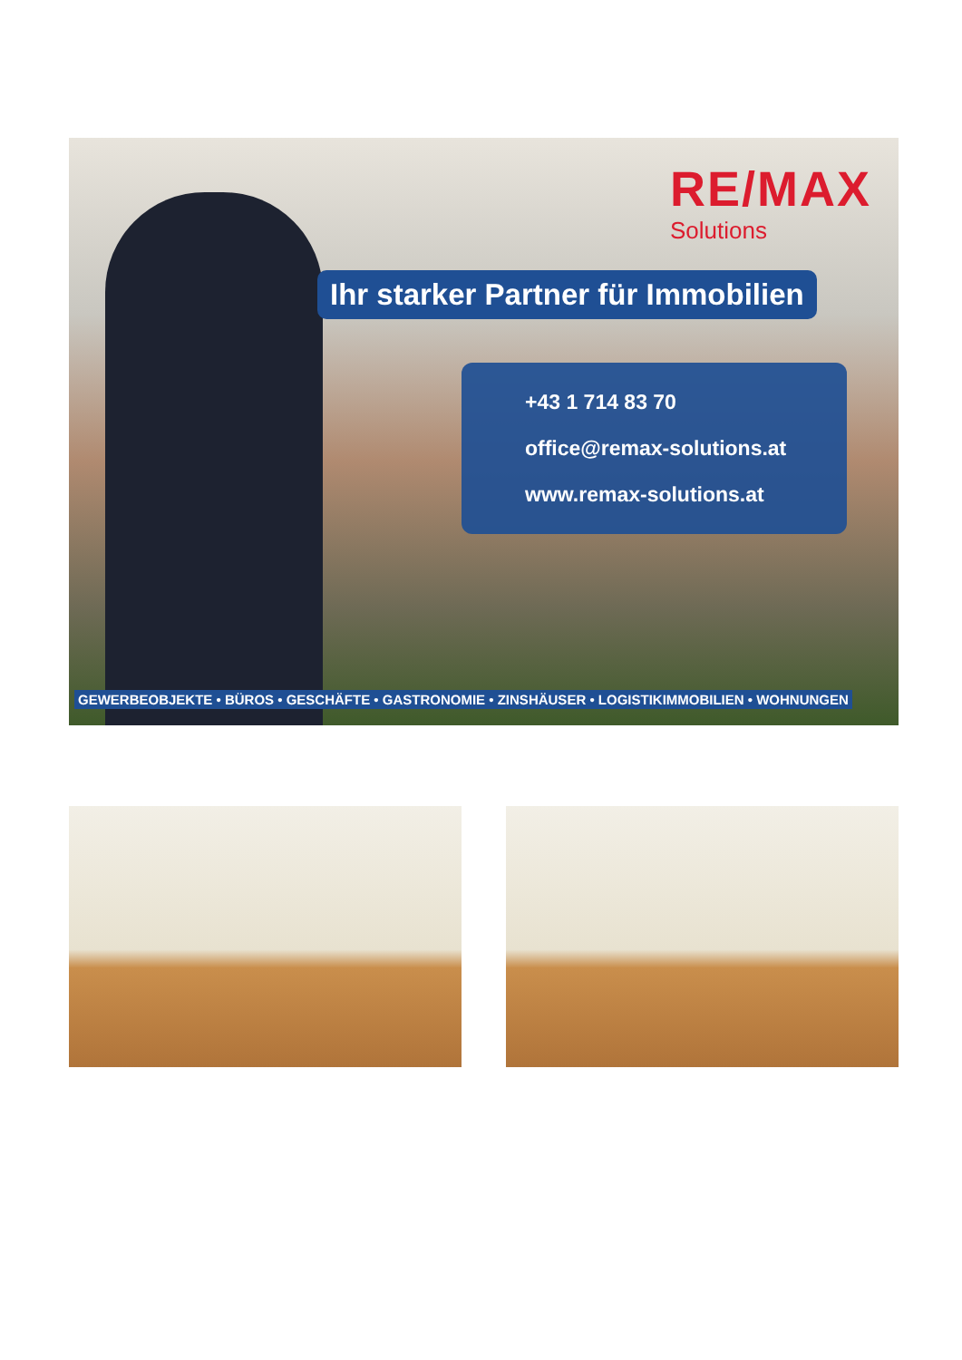RE/MAX
Solutions
Ihr starker Partner für Immobilien
+43 1 714 83 70
office@remax-solutions.at
www.remax-solutions.at
GEWERBEOBJEKTE • BÜROS • GESCHÄFTE • GASTRONOMIE • ZINSHÄUSER • LOGISTIKIMMOBILIEN • WOHNUNGEN